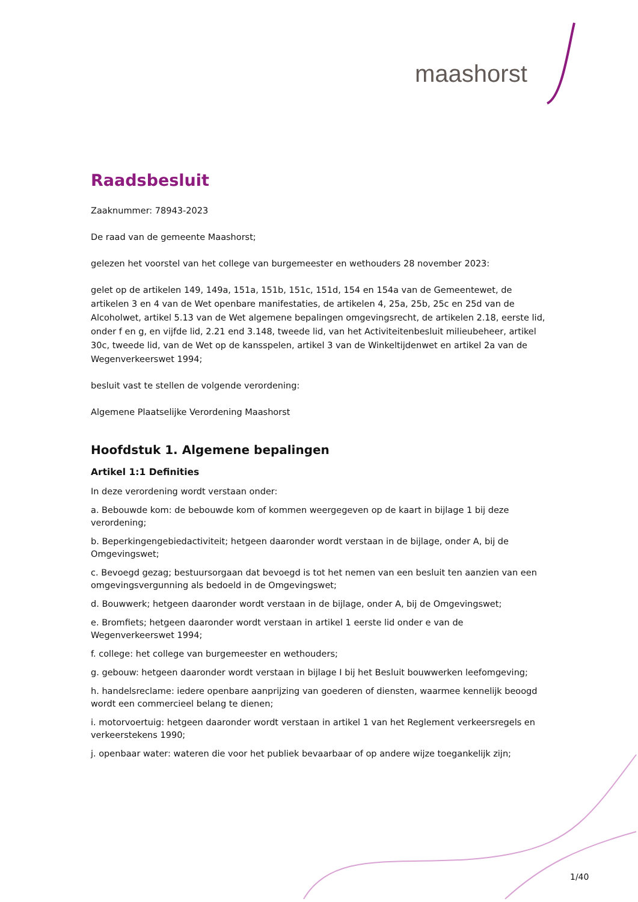maashorst
Raadsbesluit
Zaaknummer: 78943-2023
De raad van de gemeente Maashorst;
gelezen het voorstel van het college van burgemeester en wethouders 28 november 2023:
gelet op de artikelen 149, 149a, 151a, 151b, 151c, 151d, 154 en 154a van de Gemeentewet, de artikelen 3 en 4 van de Wet openbare manifestaties, de artikelen 4, 25a, 25b, 25c en 25d van de Alcoholwet, artikel 5.13 van de Wet algemene bepalingen omgevingsrecht, de artikelen 2.18, eerste lid, onder f en g, en vijfde lid, 2.21 end 3.148, tweede lid, van het Activiteitenbesluit milieubeheer, artikel 30c, tweede lid, van de Wet op de kansspelen, artikel 3 van de Winkeltijdenwet en artikel 2a van de Wegenverkeerswet 1994;
besluit vast te stellen de volgende verordening:
Algemene Plaatselijke Verordening Maashorst
Hoofdstuk 1. Algemene bepalingen
Artikel 1:1 Definities
In deze verordening wordt verstaan onder:
a. Bebouwde kom: de bebouwde kom of kommen weergegeven op de kaart in bijlage 1 bij deze verordening;
b. Beperkingengebiedactiviteit; hetgeen daaronder wordt verstaan in de bijlage, onder A, bij de Omgevingswet;
c. Bevoegd gezag; bestuursorgaan dat bevoegd is tot het nemen van een besluit ten aanzien van een omgevingsvergunning als bedoeld in de Omgevingswet;
d. Bouwwerk; hetgeen daaronder wordt verstaan in de bijlage, onder A, bij de Omgevingswet;
e. Bromfiets; hetgeen daaronder wordt verstaan in artikel 1 eerste lid onder e van de Wegenverkeerswet 1994;
f. college: het college van burgemeester en wethouders;
g. gebouw: hetgeen daaronder wordt verstaan in bijlage I bij het Besluit bouwwerken leefomgeving;
h. handelsreclame: iedere openbare aanprijzing van goederen of diensten, waarmee kennelijk beoogd wordt een commercieel belang te dienen;
i. motorvoertuig: hetgeen daaronder wordt verstaan in artikel 1 van het Reglement verkeersregels en verkeerstekens 1990;
j. openbaar water: wateren die voor het publiek bevaarbaar of op andere wijze toegankelijk zijn;
1/40